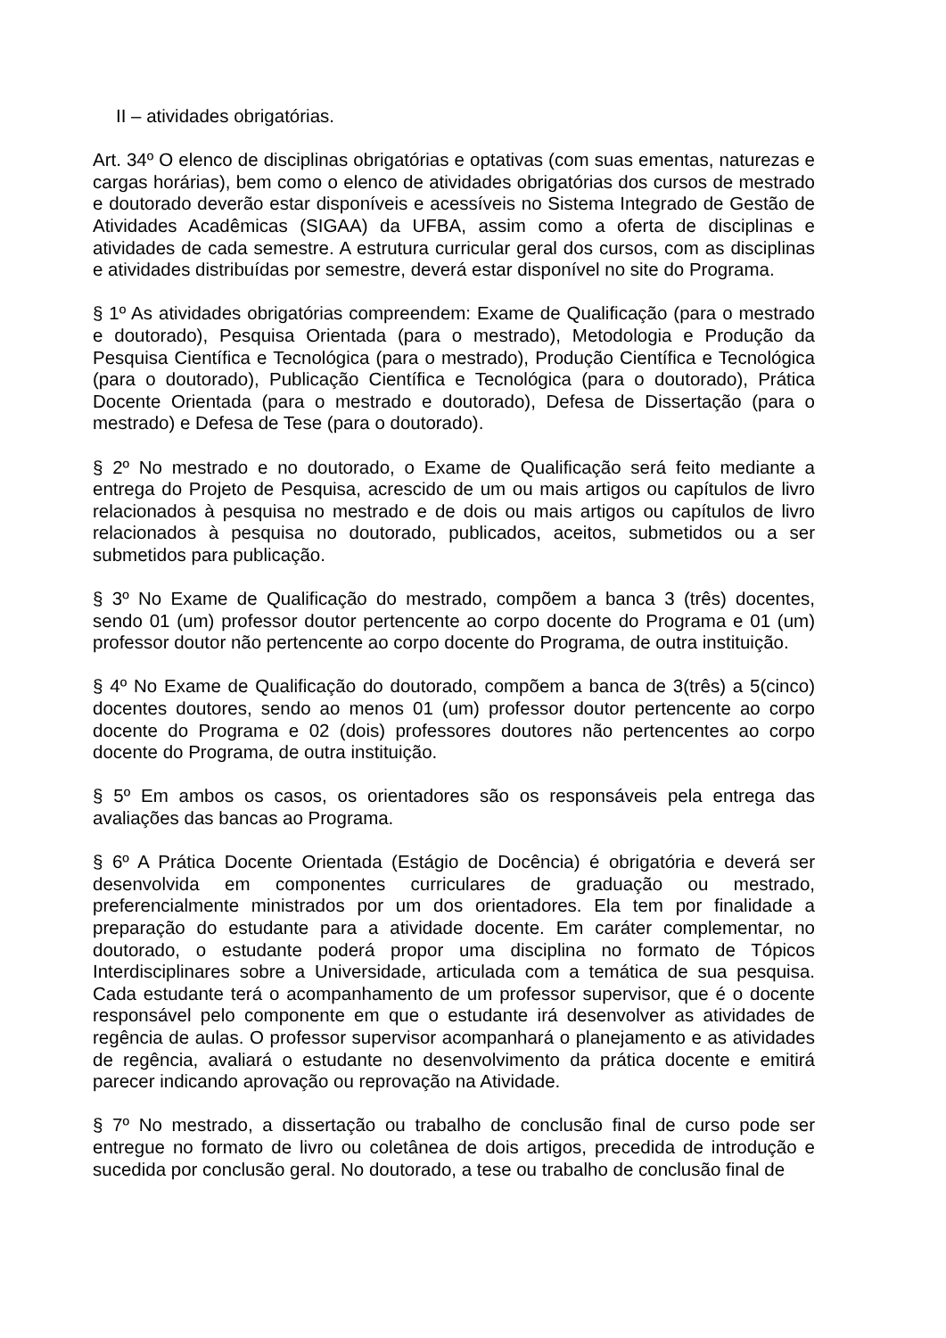II – atividades obrigatórias.
Art. 34º O elenco de disciplinas obrigatórias e optativas (com suas ementas, naturezas e cargas horárias), bem como o elenco de atividades obrigatórias dos cursos de mestrado e doutorado deverão estar disponíveis e acessíveis no Sistema Integrado de Gestão de Atividades Acadêmicas (SIGAA) da UFBA, assim como a oferta de disciplinas e atividades de cada semestre. A estrutura curricular geral dos cursos, com as disciplinas e atividades distribuídas por semestre, deverá estar disponível no site do Programa.
§ 1º As atividades obrigatórias compreendem: Exame de Qualificação (para o mestrado e doutorado), Pesquisa Orientada (para o mestrado), Metodologia e Produção da Pesquisa Científica e Tecnológica (para o mestrado), Produção Científica e Tecnológica (para o doutorado), Publicação Científica e Tecnológica (para o doutorado), Prática Docente Orientada (para o mestrado e doutorado), Defesa de Dissertação (para o mestrado) e Defesa de Tese (para o doutorado).
§ 2º No mestrado e no doutorado, o Exame de Qualificação será feito mediante a entrega do Projeto de Pesquisa, acrescido de um ou mais artigos ou capítulos de livro relacionados à pesquisa no mestrado e de dois ou mais artigos ou capítulos de livro relacionados à pesquisa no doutorado, publicados, aceitos, submetidos ou a ser submetidos para publicação.
§ 3º No Exame de Qualificação do mestrado, compõem a banca 3 (três) docentes, sendo 01 (um) professor doutor pertencente ao corpo docente do Programa e 01 (um) professor doutor não pertencente ao corpo docente do Programa, de outra instituição.
§ 4º No Exame de Qualificação do doutorado, compõem a banca de 3(três) a 5(cinco) docentes doutores, sendo ao menos 01 (um) professor doutor pertencente ao corpo docente do Programa e 02 (dois) professores doutores não pertencentes ao corpo docente do Programa, de outra instituição.
§ 5º Em ambos os casos, os orientadores são os responsáveis pela entrega das avaliações das bancas ao Programa.
§ 6º A Prática Docente Orientada (Estágio de Docência) é obrigatória e deverá ser desenvolvida em componentes curriculares de graduação ou mestrado, preferencialmente ministrados por um dos orientadores. Ela tem por finalidade a preparação do estudante para a atividade docente. Em caráter complementar, no doutorado, o estudante poderá propor uma disciplina no formato de Tópicos Interdisciplinares sobre a Universidade, articulada com a temática de sua pesquisa. Cada estudante terá o acompanhamento de um professor supervisor, que é o docente responsável pelo componente em que o estudante irá desenvolver as atividades de regência de aulas. O professor supervisor acompanhará o planejamento e as atividades de regência, avaliará o estudante no desenvolvimento da prática docente e emitirá parecer indicando aprovação ou reprovação na Atividade.
§ 7º No mestrado, a dissertação ou trabalho de conclusão final de curso pode ser entregue no formato de livro ou coletânea de dois artigos, precedida de introdução e sucedida por conclusão geral. No doutorado, a tese ou trabalho de conclusão final de